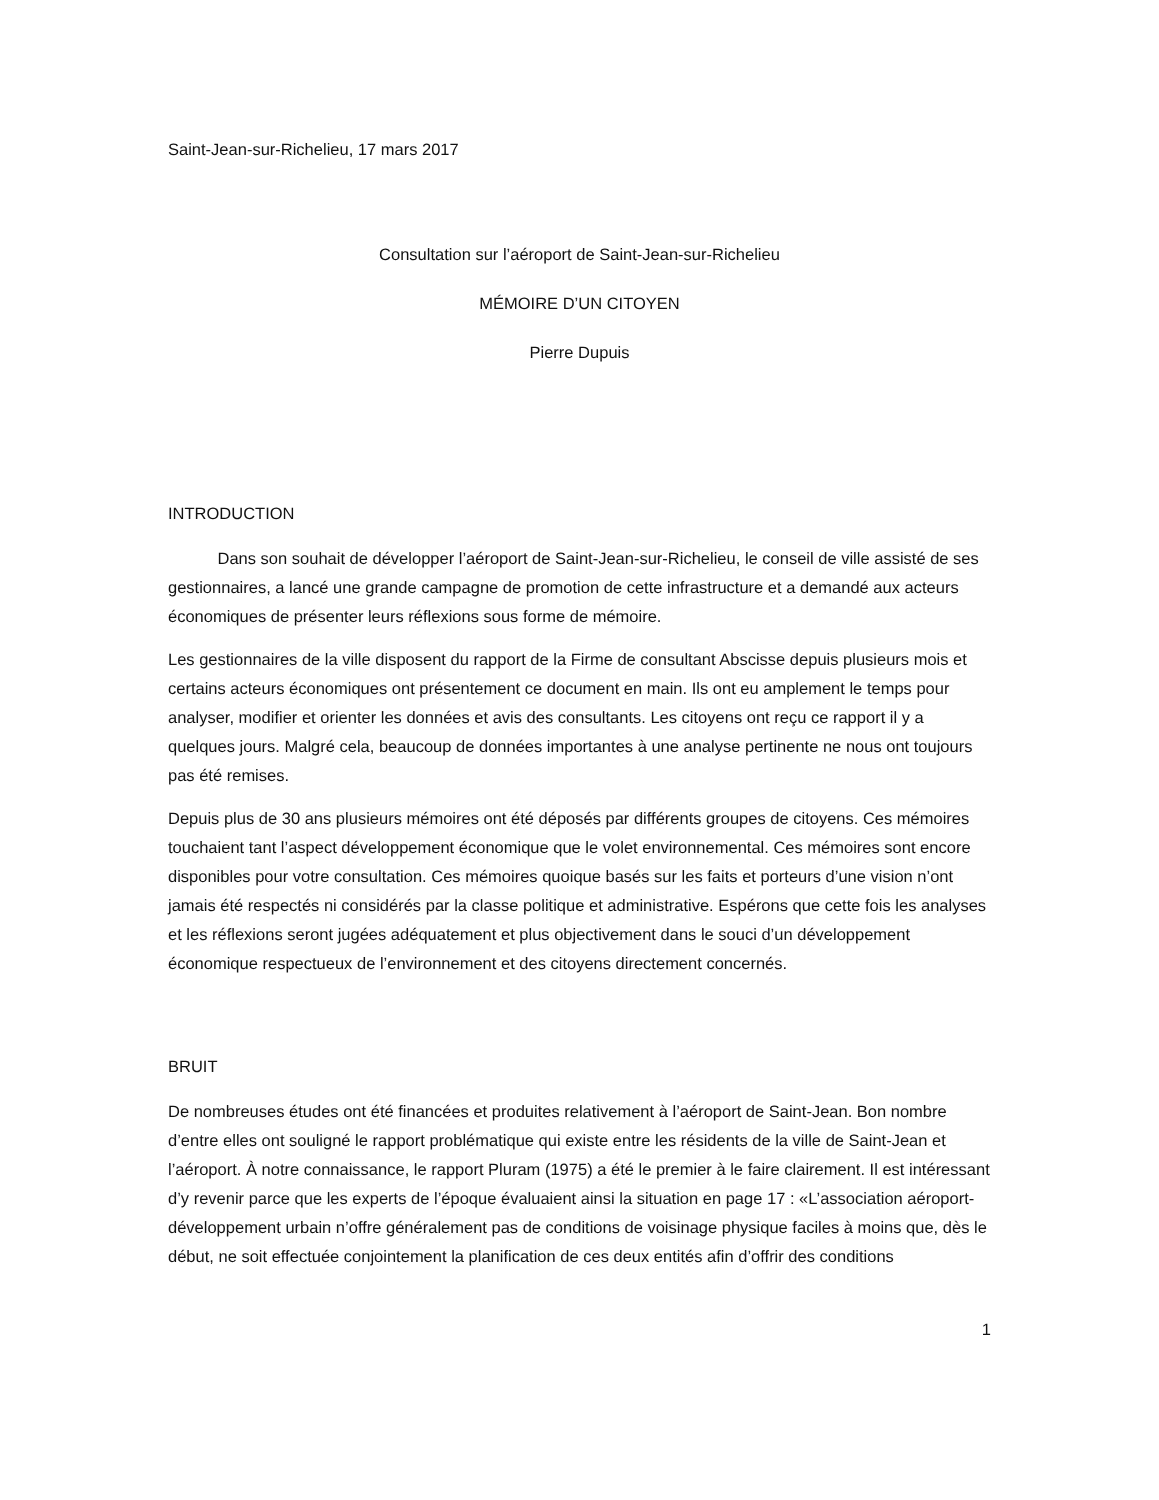Saint-Jean-sur-Richelieu, 17 mars 2017
Consultation sur l’aéroport de Saint-Jean-sur-Richelieu
MÉMOIRE D’UN CITOYEN
Pierre Dupuis
INTRODUCTION
   Dans son souhait de développer l’aéroport de Saint-Jean-sur-Richelieu, le conseil de ville assisté de ses gestionnaires, a lancé une grande campagne de promotion de cette infrastructure et a demandé aux acteurs économiques de présenter leurs réflexions sous forme de mémoire.
Les gestionnaires de la ville disposent du rapport de la Firme de consultant Abscisse depuis plusieurs mois et certains acteurs économiques ont présentement ce document en main. Ils ont eu amplement le temps pour analyser, modifier et orienter les données et avis des consultants. Les citoyens ont reçu ce rapport il y a quelques jours. Malgré cela, beaucoup de données importantes à une analyse pertinente ne nous ont toujours pas été remises.
Depuis plus de 30 ans plusieurs mémoires ont été déposés par différents groupes de citoyens. Ces mémoires touchaient tant l’aspect développement économique que le volet environnemental. Ces mémoires sont encore disponibles pour votre consultation. Ces mémoires quoique basés sur les faits et porteurs d’une vision n’ont jamais été respectés ni considérés par la classe politique et administrative. Espérons que cette fois les analyses et les réflexions seront jugées adéquatement et plus objectivement dans le souci d’un développement économique respectueux de l’environnement et des citoyens directement concernés.
BRUIT
De nombreuses études ont été financées et produites relativement à l’aéroport de Saint-Jean. Bon nombre d’entre elles ont souligné le rapport problématique qui existe entre les résidents de la ville de Saint-Jean et l’aéroport. À notre connaissance, le rapport Pluram (1975) a été le premier à le faire clairement. Il est intéressant d’y revenir parce que les experts de l’époque évaluaient ainsi la situation en page 17 : «L’association aéroport-développement urbain n’offre généralement pas de conditions de voisinage physique faciles à moins que, dès le début, ne soit effectuée conjointement la planification de ces deux entités afin d’offrir des conditions
1